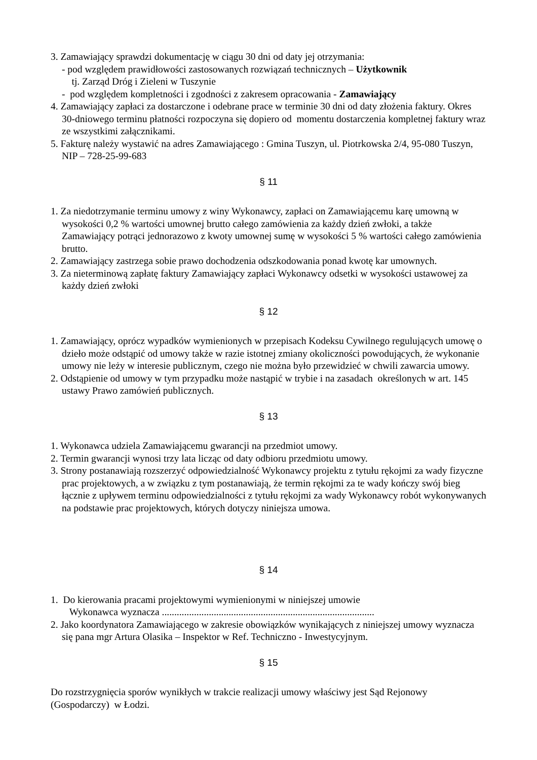3. Zamawiający sprawdzi dokumentację w ciągu 30 dni od daty jej otrzymania:
- pod względem prawidłowości zastosowanych rozwiązań technicznych – Użytkownik
tj. Zarząd Dróg i Zieleni w Tuszynie
- pod względem kompletności i zgodności z zakresem opracowania - Zamawiający
4. Zamawiający zapłaci za dostarczone i odebrane prace w terminie 30 dni od daty złożenia faktury. Okres 30-dniowego terminu płatności rozpoczyna się dopiero od momentu dostarczenia kompletnej faktury wraz ze wszystkimi załącznikami.
5. Fakturę należy wystawić na adres Zamawiającego : Gmina Tuszyn, ul. Piotrkowska 2/4, 95-080 Tuszyn, NIP – 728-25-99-683
§ 11
1. Za niedotrzymanie terminu umowy z winy Wykonawcy, zapłaci on Zamawiającemu karę umowną w wysokości 0,2 % wartości umownej brutto całego zamówienia za każdy dzień zwłoki, a także Zamawiający potrąci jednorazowo z kwoty umownej sumę w wysokości 5 % wartości całego zamówienia brutto.
2. Zamawiający zastrzega sobie prawo dochodzenia odszkodowania ponad kwotę kar umownych.
3. Za nieterminową zapłatę faktury Zamawiający zapłaci Wykonawcy odsetki w wysokości ustawowej za każdy dzień zwłoki
§ 12
1. Zamawiający, oprócz wypadków wymienionych w przepisach Kodeksu Cywilnego regulujących umowę o dzieło może odstąpić od umowy także w razie istotnej zmiany okoliczności powodujących, że wykonanie umowy nie leży w interesie publicznym, czego nie można było przewidzieć w chwili zawarcia umowy.
2. Odstąpienie od umowy w tym przypadku może nastąpić w trybie i na zasadach określonych w art. 145 ustawy Prawo zamówień publicznych.
§ 13
1. Wykonawca udziela Zamawiającemu gwarancji na przedmiot umowy.
2. Termin gwarancji wynosi trzy lata licząc od daty odbioru przedmiotu umowy.
3. Strony postanawiają rozszerzyć odpowiedzialność Wykonawcy projektu z tytułu rękojmi za wady fizyczne prac projektowych, a w związku z tym postanawiają, że termin rękojmi za te wady kończy swój bieg łącznie z upływem terminu odpowiedzialności z tytułu rękojmi za wady Wykonawcy robót wykonywanych na podstawie prac projektowych, których dotyczy niniejsza umowa.
§ 14
1. Do kierowania pracami projektowymi wymienionymi w niniejszej umowie
Wykonawca wyznacza ......................................................................................
2. Jako koordynatora Zamawiającego w zakresie obowiązków wynikających z niniejszej umowy wyznacza się pana mgr Artura Olasika – Inspektor w Ref. Techniczno - Inwestycyjnym.
§ 15
Do rozstrzygnięcia sporów wynikłych w trakcie realizacji umowy właściwy jest Sąd Rejonowy (Gospodarczy) w Łodzi.